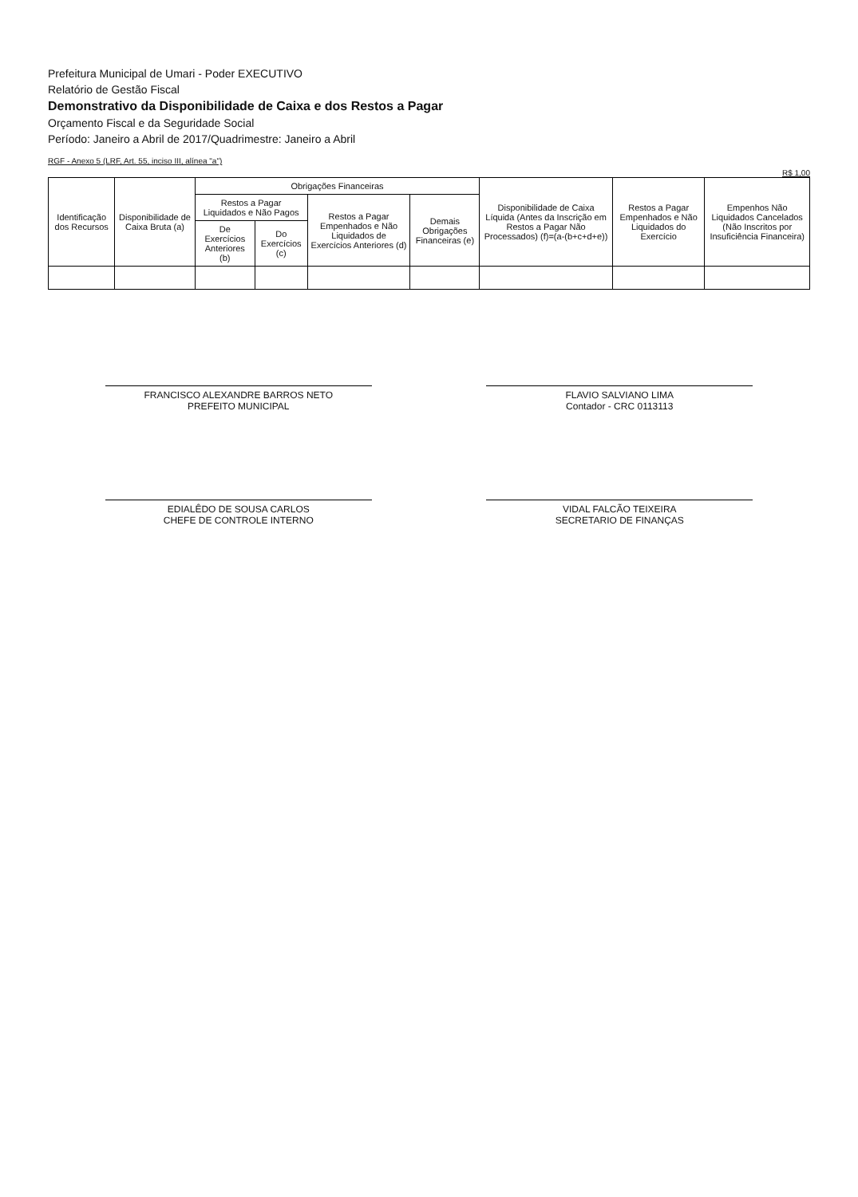Prefeitura Municipal de Umari - Poder EXECUTIVO
Relatório de Gestão Fiscal
Demonstrativo da Disponibilidade de Caixa e dos Restos a Pagar
Orçamento Fiscal e da Seguridade Social
Período: Janeiro a Abril de 2017/Quadrimestre: Janeiro a Abril
RGF - Anexo 5 (LRF, Art. 55, inciso III, alínea "a")
R$ 1,00
| Identificação dos Recursos | Disponibilidade de Caixa Bruta (a) | Obrigações Financeiras | | | | Disponibilidade de Caixa Líquida (Antes da Inscrição em Restos a Pagar Não Processados) (f)=(a-(b+c+d+e)) | Restos a Pagar Empenhados e Não Liquidados do Exercício | Empenhos Não Liquidados Cancelados (Não Inscritos por Insuficiência Financeira) |
| --- | --- | --- | --- | --- | --- | --- | --- | --- |
| | | Restos a Pagar Liquidados e Não Pagos | | Restos a Pagar Empenhados e Não Liquidados de Exercícios Anteriores (d) | Demais Obrigações Financeiras (e) | | | |
| | | De Exercícios Anteriores (b) | Do Exercícios (c) | | | | | |
FRANCISCO ALEXANDRE BARROS NETO
PREFEITO MUNICIPAL
FLAVIO SALVIANO LIMA
Contador - CRC 0113113
EDIALÊDO DE SOUSA CARLOS
CHEFE DE CONTROLE INTERNO
VIDAL FALCÃO TEIXEIRA
SECRETARIO DE FINANÇAS